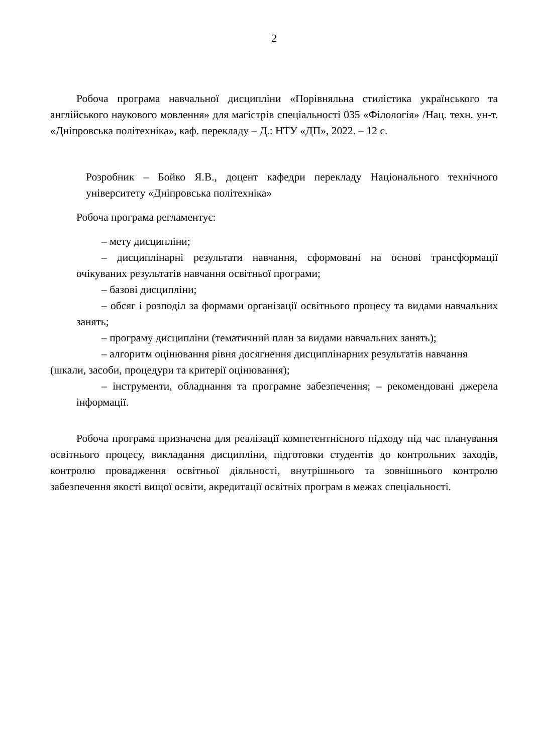2
Робоча програма навчальної дисципліни «Порівняльна стилістика українського та англійського наукового мовлення» для магістрів спеціальності 035 «Філологія» /Нац. техн. ун-т. «Дніпровська політехніка», каф. перекладу – Д.: НТУ «ДП», 2022. – 12 с.
Розробник – Бойко Я.В., доцент кафедри перекладу Національного технічного університету «Дніпровська політехніка»
Робоча програма регламентує:
– мету дисципліни;
– дисциплінарні результати навчання, сформовані на основі трансформації очікуваних результатів навчання освітньої програми;
– базові дисципліни;
– обсяг і розподіл за формами організації освітнього процесу та видами навчальних занять;
– програму дисципліни (тематичний план за видами навчальних занять);
– алгоритм оцінювання рівня досягнення дисциплінарних результатів навчання
(шкали, засоби, процедури та критерії оцінювання);
– інструменти, обладнання та програмне забезпечення; – рекомендовані джерела інформації.
Робоча програма призначена для реалізації компетентнісного підходу під час планування освітнього процесу, викладання дисципліни, підготовки студентів до контрольних заходів, контролю провадження освітньої діяльності, внутрішнього та зовнішнього контролю забезпечення якості вищої освіти, акредитації освітніх програм в межах спеціальності.